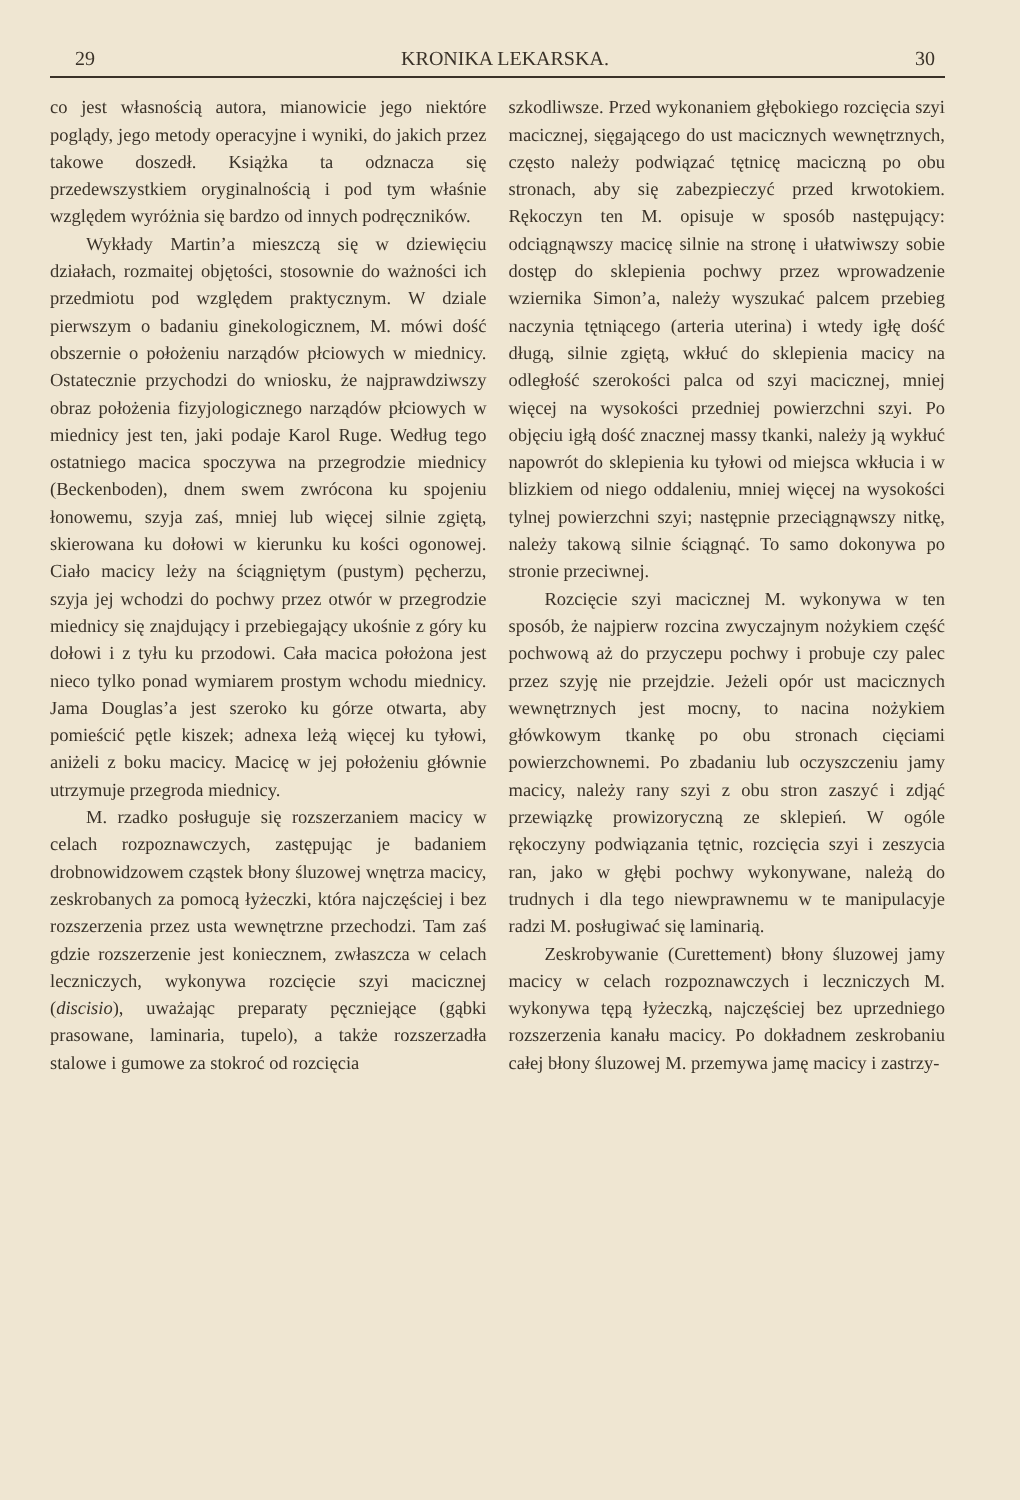29 KRONIKA LEKARSKA. 30
co jest własnością autora, mianowicie jego niektóre poglądy, jego metody operacyjne i wyniki, do jakich przez takowe doszedł. Książka ta odznacza się przedewszystkiem oryginalnością i pod tym właśnie względem wyróżnia się bardzo od innych podręczników.
Wykłady Martin’a mieszczą się w dziewięciu działach, rozmaitej objętości, stosownie do ważności ich przedmiotu pod względem praktycznym. W dziale pierwszym o badaniu ginekologicznem, M. mówi dość obszernie o położeniu narządów płciowych w miednicy. Ostatecznie przychodzi do wniosku, że najprawdziwszy obraz położenia fizyjologicznego narządów płciowych w miednicy jest ten, jaki podaje Karol Ruge. Według tego ostatniego macica spoczywa na przegrodzie miednicy (Beckenboden), dnem swem zwrócona ku spojeniu łonowemu, szyja zaś, mniej lub więcej silnie zgiętą, skierowana ku dołowi w kierunku ku kości ogonowej. Ciało macicy leży na ściągniętym (pustym) pęcherzu, szyja jej wchodzi do pochwy przez otwór w przegrodzie miednicy się znajdujący i przebiegający ukośnie z góry ku dołowi i z tyłu ku przodowi. Cała macica położona jest nieco tylko ponad wymiarem prostym wchodu miednicy. Jama Douglas’a jest szeroko ku górze otwarta, aby pomieścić pętle kiszek; adnexa leżą więcej ku tyłowi, aniżeli z boku macicy. Macicę w jej położeniu głównie utrzymuje przegroda miednicy.
M. rzadko posługuje się rozszerzaniem macicy w celach rozpoznawczych, zastępując je badaniem drobnowidzowem cząstek błony śluzowej wnętrza macicy, zeskrobanych za pomocą łyżeczki, która najczęściej i bez rozszerzenia przez usta wewnętrzne przechodzi. Tam zaś gdzie rozszerzenie jest koniecznem, zwłaszcza w celach leczniczych, wykonywa rozcięcie szyi macicznej (discisio), uważając preparaty pęczniejące (gąbki prasowane, laminaria, tupelo), a także rozszerzadła stalowe i gumowe za stokroć od rozcięcia
szkodliwsze. Przed wykonaniem głębokiego rozcięcia szyi macicznej, sięgającego do ust macicznych wewnętrznych, często należy podwiązać tętnicę maciczną po obu stronach, aby się zabezpieczyć przed krwotokiem. Rękoczyn ten M. opisuje w sposób następujący: odciągnąwszy macicę silnie na stronę i ułatwiwszy sobie dostęp do sklepienia pochwy przez wprowadzenie wziernika Simon’a, należy wyszukać palcem przebieg naczynia tętniącego (arteria uterina) i wtedy igłę dość długą, silnie zgiętą, wkłuć do sklepienia macicy na odległość szerokości palca od szyi macicznej, mniej więcej na wysokości przedniej powierzchni szyi. Po objęciu igłą dość znacznej massy tkanki, należy ją wykłuć napowrót do sklepienia ku tyłowi od miejsca wkłucia i w blizkiem od niego oddaleniu, mniej więcej na wysokości tylnej powierzchni szyi; następnie przeciągnąwszy nitkę, należy takową silnie ściągnąć. To samo dokonywa po stronie przeciwnej.
Rozcięcie szyi macicznej M. wykonywa w ten sposób, że najpierw rozcina zwyczajnym nożykiem część pochwową aż do przyczepu pochwy i probuje czy palec przez szyję nie przejdzie. Jeżeli opór ust macicznych wewnętrznych jest mocny, to nacina nożykiem główkowym tkankę po obu stronach cięciami powierzchownemi. Po zbadaniu lub oczyszczeniu jamy macicy, należy rany szyi z obu stron zaszyć i zdjąć przewiązkę prowizoryczną ze sklepień. W ogóle rękoczyny podwiązania tętnic, rozcięcia szyi i zeszycia ran, jako w głębi pochwy wykonywane, należą do trudnych i dla tego niewprawnemu w te manipulacyje radzi M. posługiwać się laminarią.
Zeskrobywanie (Curettement) błony śluzowej jamy macicy w celach rozpoznawczych i leczniczych M. wykonywa tępą łyżeczką, najczęściej bez uprzedniego rozszerzenia kanału macicy. Po dokładnem zeskrobaniu całej błony śluzowej M. przemywa jamę macicy i zastrzy-